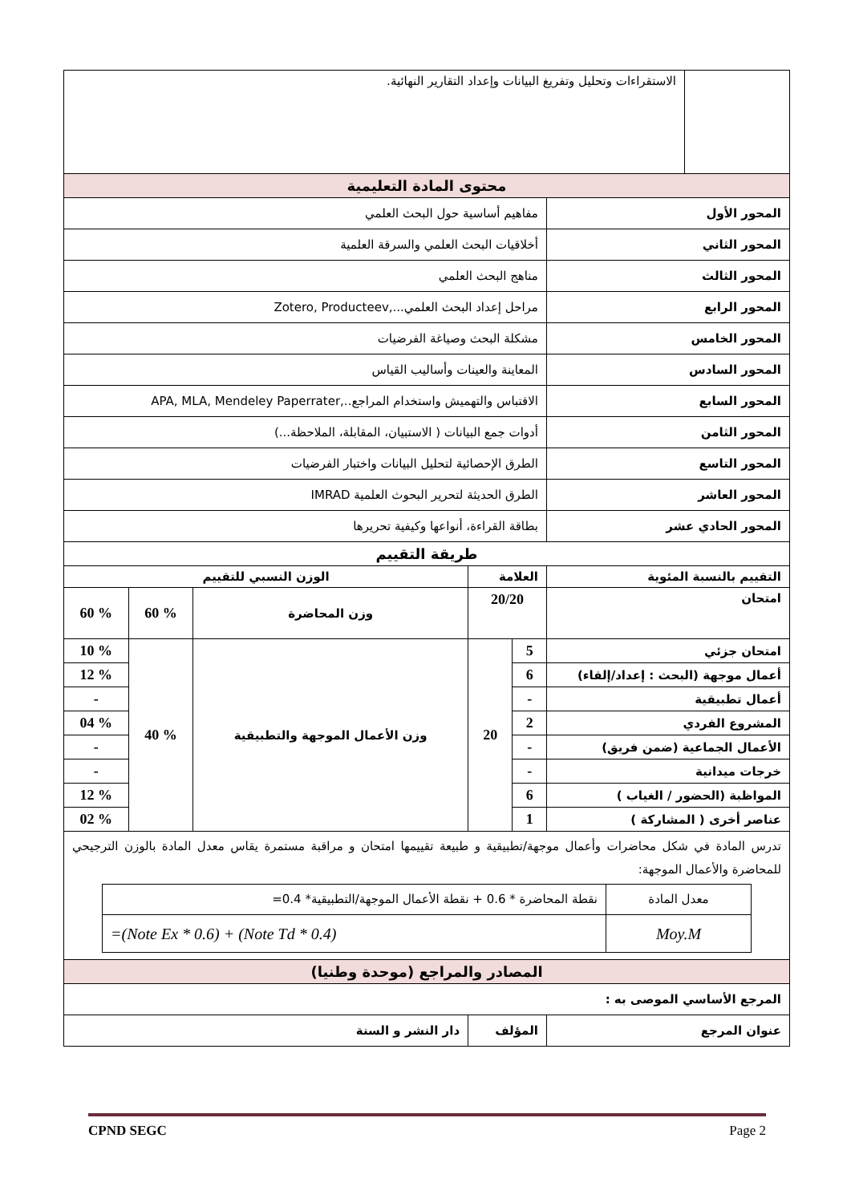| | الاستقراءات وتحليل وتفريغ البيانات وإعداد التقارير النهائية. | | | | | |
| محتوى المادة التعليمية | | | | | | |
| المحور الأول | | مفاهيم أساسية حول البحث العلمي | | | | |
| المحور الثاني | | أخلاقيات البحث العلمي والسرقة العلمية | | | | |
| المحور الثالث | | مناهج البحث العلمي | | | | |
| المحور الرابع | | مراحل إعداد البحث العلمي...,Zotero, Producteev | | | | |
| المحور الخامس | | مشكلة البحث وصياغة الفرضيات | | | | |
| المحور السادس | | المعاينة والعينات وأساليب القياس | | | | |
| المحور السابع | | الاقتباس والتهميش واستخدام المراجع..,APA, MLA, Mendeley Paperrater | | | | |
| المحور الثامن | | أدوات جمع البيانات ( الاستبيان، المقابلة، الملاحظة...) | | | | |
| المحور التاسع | | الطرق الإحصائية لتحليل البيانات واختبار الفرضيات | | | | |
| المحور العاشر | | الطرق الحديثة لتحرير البحوث العلمية IMRAD | | | | |
| المحور الحادي عشر | | بطاقة القراءة، أنواعها وكيفية تحريرها | | | | |
| طريقة التقييم | | | | | | |
| التقييم بالنسبة المئوية | | العلامة | | الوزن النسبي للتقييم | | |
| امتحان | | 20/20 | | وزن المحاضرة | % 60 | % 60 |
| امتحان جزئي | | 5 | 20 | وزن الأعمال الموجهة والتطبيقية | % 40 | % 10 |
| أعمال موجهة (البحث : إعداد/إلقاء) | | 6 | | | | % 12 |
| أعمال تطبيقية | | - | | | | - |
| المشروع الفردي | | 2 | | | | % 04 |
| الأعمال الجماعية (ضمن فريق) | | - | | | | - |
| خرجات ميدانية | | - | | | | - |
| المواظبة (الحضور / الغياب ) | | 6 | | | | % 12 |
| عناصر أخرى ( المشاركة ) | | 1 | | | | % 02 |
| تدرس المادة في شكل محاضرات وأعمال موجهة/تطبيقية و طبيعة تقييمها امتحان و مراقبة مستمرة يقاس معدل المادة بالوزن الترجيحي للمحاضرة والأعمال الموجهة: / معدل المادة / نقطة المحاضرة * 0.6 + نقطة الأعمال الموجهة/التطبيقية* 0.4= / / Moy.M / =(Note Ex * 0.6) + (Note Td * 0.4) / | | | | | | |
| المصادر والمراجع (موحدة وطنيا) | | | | | | |
| المرجع الأساسي الموصى به : | | | | | | |
| عنوان المرجع | | المؤلف | | دار النشر و السنة | | |
CPND SEGC Page 2